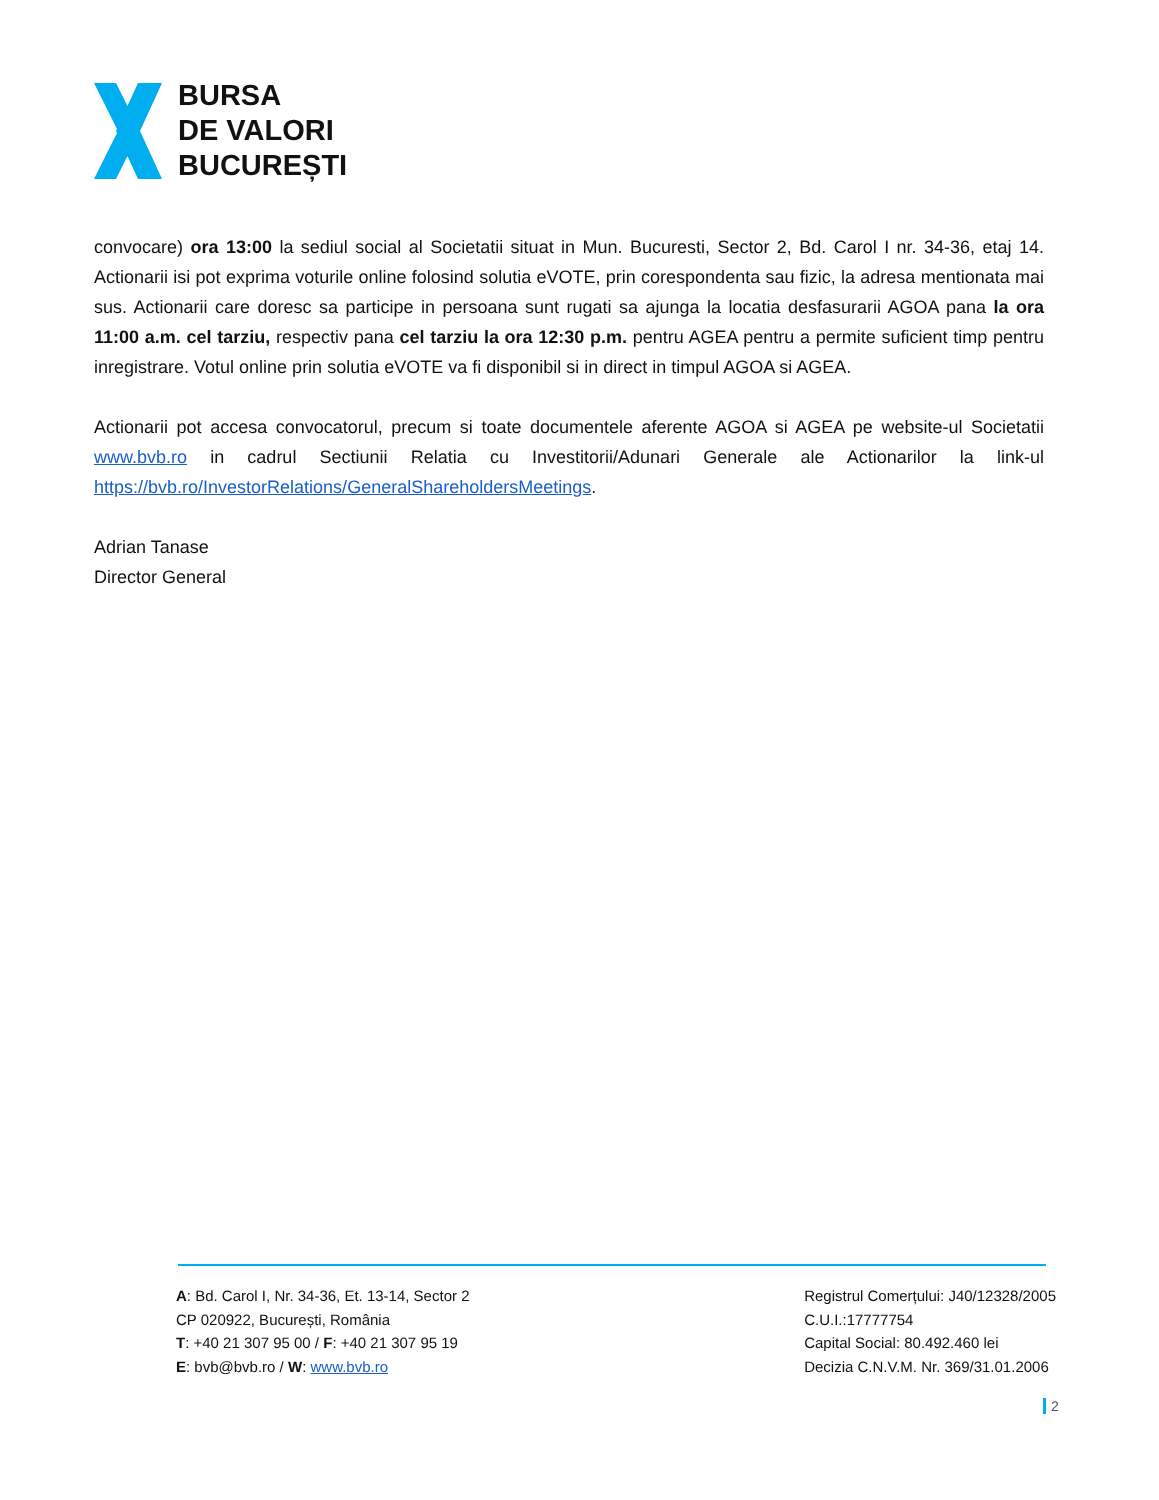BURSA
DE VALORI
BUCUREȘTI
convocare) ora 13:00 la sediul social al Societatii situat in Mun. Bucuresti, Sector 2, Bd. Carol I nr. 34-36, etaj 14. Actionarii isi pot exprima voturile online folosind solutia eVOTE, prin corespondenta sau fizic, la adresa mentionata mai sus. Actionarii care doresc sa participe in persoana sunt rugati sa ajunga la locatia desfasurarii AGOA pana la ora 11:00 a.m. cel tarziu, respectiv pana cel tarziu la ora 12:30 p.m. pentru AGEA pentru a permite suficient timp pentru inregistrare. Votul online prin solutia eVOTE va fi disponibil si in direct in timpul AGOA si AGEA.
Actionarii pot accesa convocatorul, precum si toate documentele aferente AGOA si AGEA pe website-ul Societatii www.bvb.ro in cadrul Sectiunii Relatia cu Investitorii/Adunari Generale ale Actionarilor la link-ul https://bvb.ro/InvestorRelations/GeneralShareholdersMeetings.
Adrian Tanase
Director General
A: Bd. Carol I, Nr. 34-36, Et. 13-14, Sector 2
CP 020922, București, România
T: +40 21 307 95 00 / F: +40 21 307 95 19
E: bvb@bvb.ro / W: www.bvb.ro
Registrul Comerțului: J40/12328/2005
C.U.I.:17777754
Capital Social: 80.492.460 lei
Decizia C.N.V.M. Nr. 369/31.01.2006
2